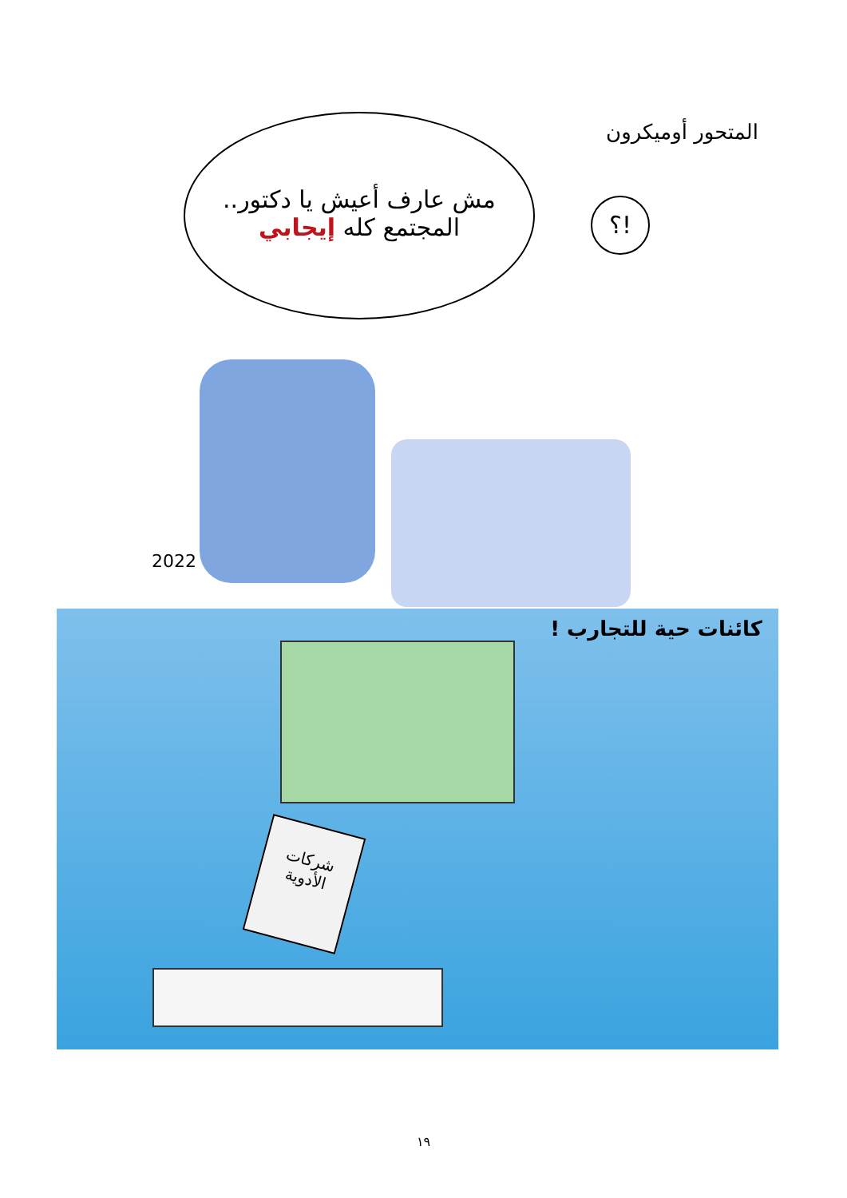المتحور أوميكرون
مش عارف أعيش يا دكتور..
المجتمع كله إيجابي
؟!
2022
كائنات حية للتجارب !
شركات
الأدوية
١٩